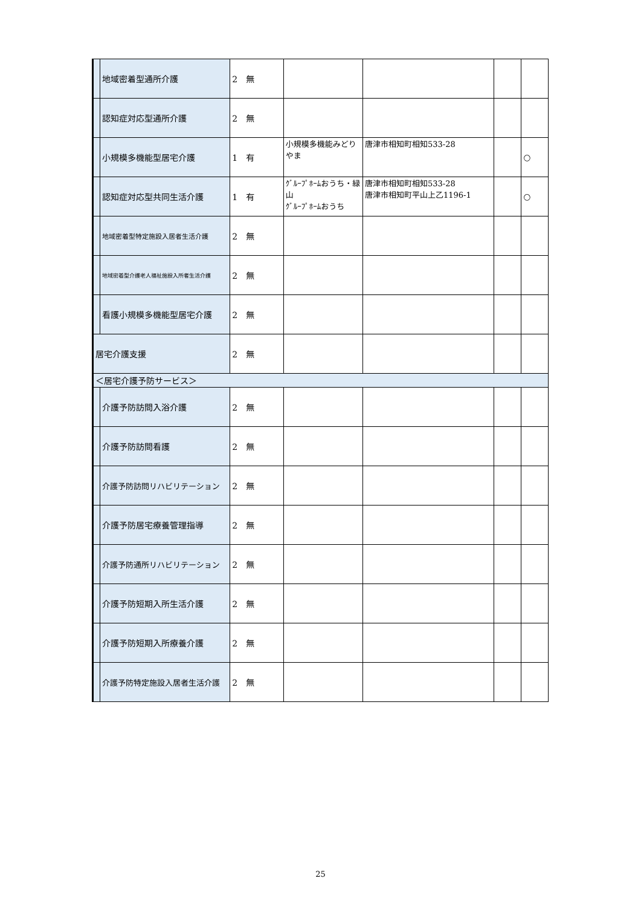| | 地域密着型通所介護 | 2 無 | | | | |
| | 認知症対応型通所介護 | 2 無 | | | | |
| | 小規模多機能型居宅介護 | 1 有 | 小規模多機能みどりやま | 唐津市相知町相知533-28 | | ○ |
| | 認知症対応型共同生活介護 | 1 有 | ｸﾞﾙｰﾌﾟﾎｰﾑおうち・緑山 ｸﾞﾙｰﾌﾟﾎｰﾑおうち | 唐津市相知町相知533-28 唐津市相知町平山上乙1196-1 | | ○ |
| | 地域密着型特定施設入居者生活介護 | 2 無 | | | | |
| | 地域密着型介護老人福祉施設入所者生活介護 | 2 無 | | | | |
| | 看護小規模多機能型居宅介護 | 2 無 | | | | |
| 居宅介護支援 | | 2 無 | | | | |
| ＜居宅介護予防サービス＞ | | | | | | |
| | 介護予防訪問入浴介護 | 2 無 | | | | |
| | 介護予防訪問看護 | 2 無 | | | | |
| | 介護予防訪問リハビリテーション | 2 無 | | | | |
| | 介護予防居宅療養管理指導 | 2 無 | | | | |
| | 介護予防通所リハビリテーション | 2 無 | | | | |
| | 介護予防短期入所生活介護 | 2 無 | | | | |
| | 介護予防短期入所療養介護 | 2 無 | | | | |
| | 介護予防特定施設入居者生活介護 | 2 無 | | | | |
25